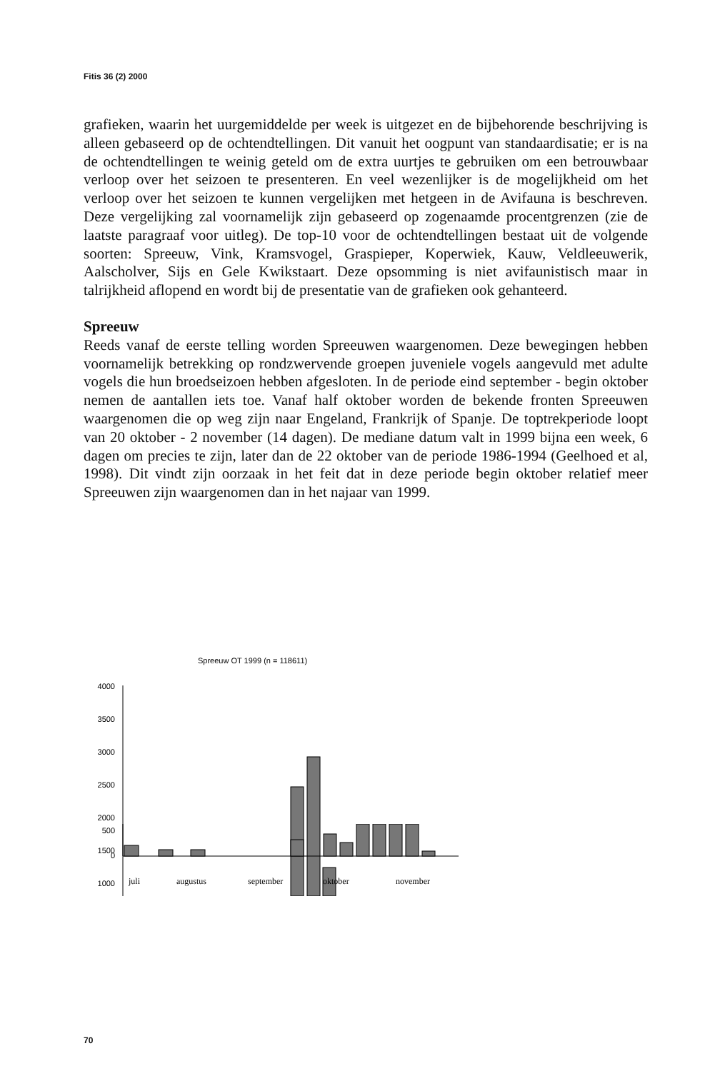Fitis 36 (2) 2000
grafieken, waarin het uurgemiddelde per week is uitgezet en de bijbehorende beschrijving is alleen gebaseerd op de ochtendtellingen. Dit vanuit het oogpunt van standaardisatie; er is na de ochtendtellingen te weinig geteld om de extra uurtjes te gebruiken om een betrouwbaar verloop over het seizoen te presenteren. En veel wezenlijker is de mogelijkheid om het verloop over het seizoen te kunnen vergelijken met hetgeen in de Avifauna is beschreven. Deze vergelijking zal voornamelijk zijn gebaseerd op zogenaamde procentgrenzen (zie de laatste paragraaf voor uitleg). De top-10 voor de ochtendtellingen bestaat uit de volgende soorten: Spreeuw, Vink, Kramsvogel, Graspieper, Koperwiek, Kauw, Veldleeuwerik, Aalscholver, Sijs en Gele Kwikstaart. Deze opsomming is niet avifaunistisch maar in talrijkheid aflopend en wordt bij de presentatie van de grafieken ook gehanteerd.
Spreeuw
Reeds vanaf de eerste telling worden Spreeuwen waargenomen. Deze bewegingen hebben voornamelijk betrekking op rondzwervende groepen juveniele vogels aangevuld met adulte vogels die hun broedseizoen hebben afgesloten. In de periode eind september - begin oktober nemen de aantallen iets toe. Vanaf half oktober worden de bekende fronten Spreeuwen waargenomen die op weg zijn naar Engeland, Frankrijk of Spanje. De toptrekperiode loopt van 20 oktober - 2 november (14 dagen). De mediane datum valt in 1999 bijna een week, 6 dagen om precies te zijn, later dan de 22 oktober van de periode 1986-1994 (Geelhoed et al, 1998). Dit vindt zijn oorzaak in het feit dat in deze periode begin oktober relatief meer Spreeuwen zijn waargenomen dan in het najaar van 1999.
Spreeuw OT 1999 (n = 118611)
4000
3500
3000
2500
2000
1500
1000
500
0
juli
augustus
september
oktober
november
70